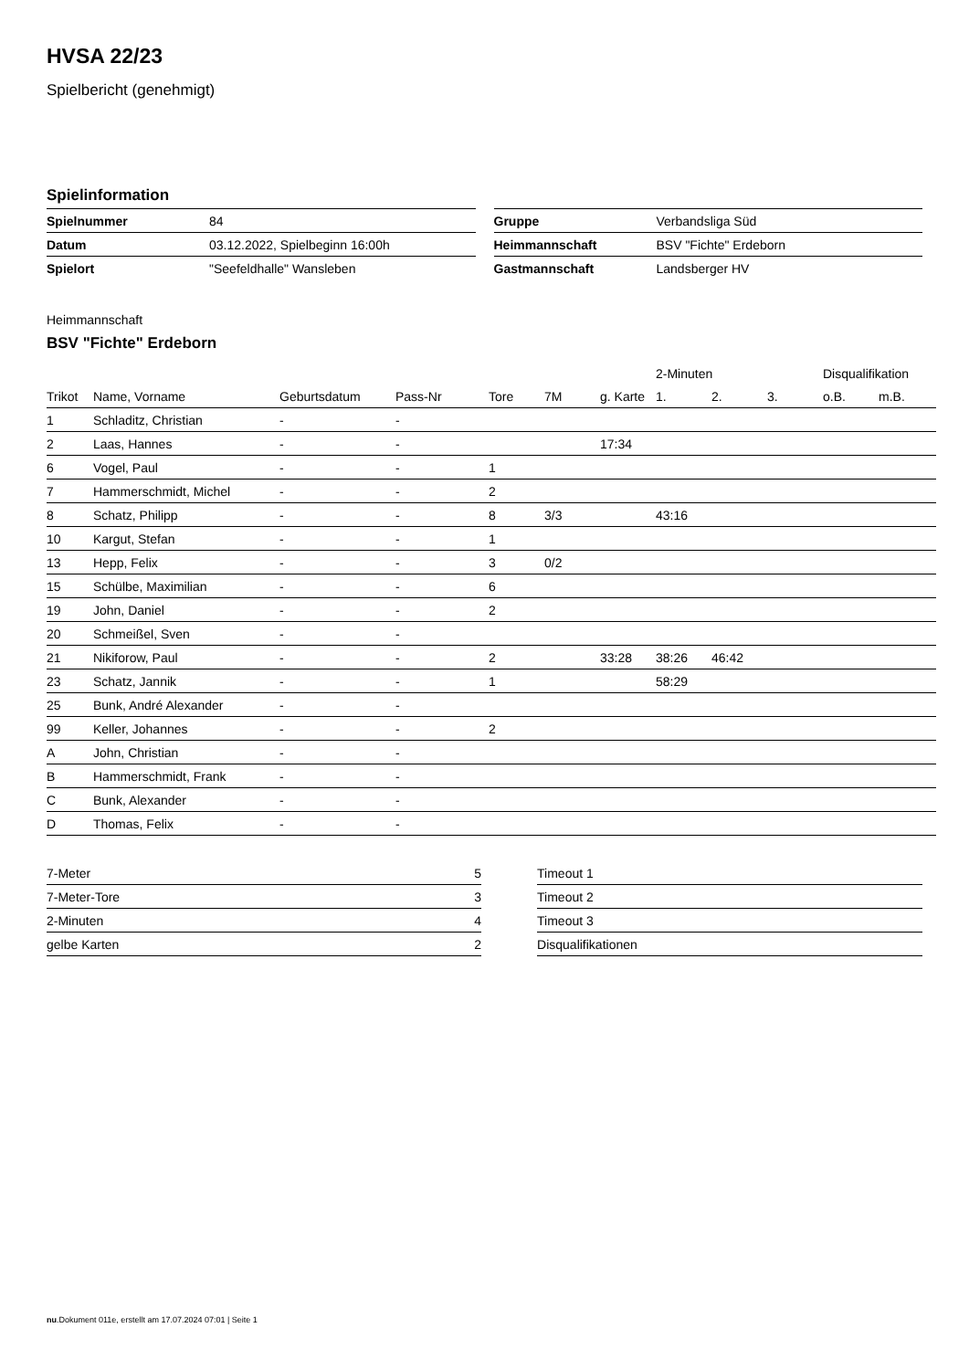HVSA 22/23
Spielbericht (genehmigt)
Spielinformation
| Spielnummer | 84 |
| Datum | 03.12.2022, Spielbeginn 16:00h |
| Spielort | "Seefeldhalle" Wansleben |
| Gruppe | Verbandsliga Süd |
| Heimmannschaft | BSV "Fichte" Erdeborn |
| Gastmannschaft | Landsberger HV |
Heimmannschaft
BSV "Fichte" Erdeborn
| | | | | | | | 2-Minuten | | | Disqualifikation | |
| --- | --- | --- | --- | --- | --- | --- | --- | --- | --- | --- | --- |
| Trikot | Name, Vorname | Geburtsdatum | Pass-Nr | Tore | 7M | g. Karte | 1. | 2. | 3. | o.B. | m.B. |
| 1 | Schladitz, Christian | - | - | | | | | | | | |
| 2 | Laas, Hannes | - | - | | | 17:34 | | | | | |
| 6 | Vogel, Paul | - | - | 1 | | | | | | | |
| 7 | Hammerschmidt, Michel | - | - | 2 | | | | | | | |
| 8 | Schatz, Philipp | - | - | 8 | 3/3 | | 43:16 | | | | |
| 10 | Kargut, Stefan | - | - | 1 | | | | | | | |
| 13 | Hepp, Felix | - | - | 3 | 0/2 | | | | | | |
| 15 | Schülbe, Maximilian | - | - | 6 | | | | | | | |
| 19 | John, Daniel | - | - | 2 | | | | | | | |
| 20 | Schmeißel, Sven | - | - | | | | | | | | |
| 21 | Nikiforow, Paul | - | - | 2 | | 33:28 | 38:26 | 46:42 | | | |
| 23 | Schatz, Jannik | - | - | 1 | | | 58:29 | | | | |
| 25 | Bunk, André Alexander | - | - | | | | | | | | |
| 99 | Keller, Johannes | - | - | 2 | | | | | | | |
| A | John, Christian | - | - | | | | | | | | |
| B | Hammerschmidt, Frank | - | - | | | | | | | | |
| C | Bunk, Alexander | - | - | | | | | | | | |
| D | Thomas, Felix | - | - | | | | | | | | |
| 7-Meter | 5 |
| 7-Meter-Tore | 3 |
| 2-Minuten | 4 |
| gelbe Karten | 2 |
| Timeout 1 |
| Timeout 2 |
| Timeout 3 |
| Disqualifikationen |
nu.Dokument 011e, erstellt am 17.07.2024 07:01 | Seite 1